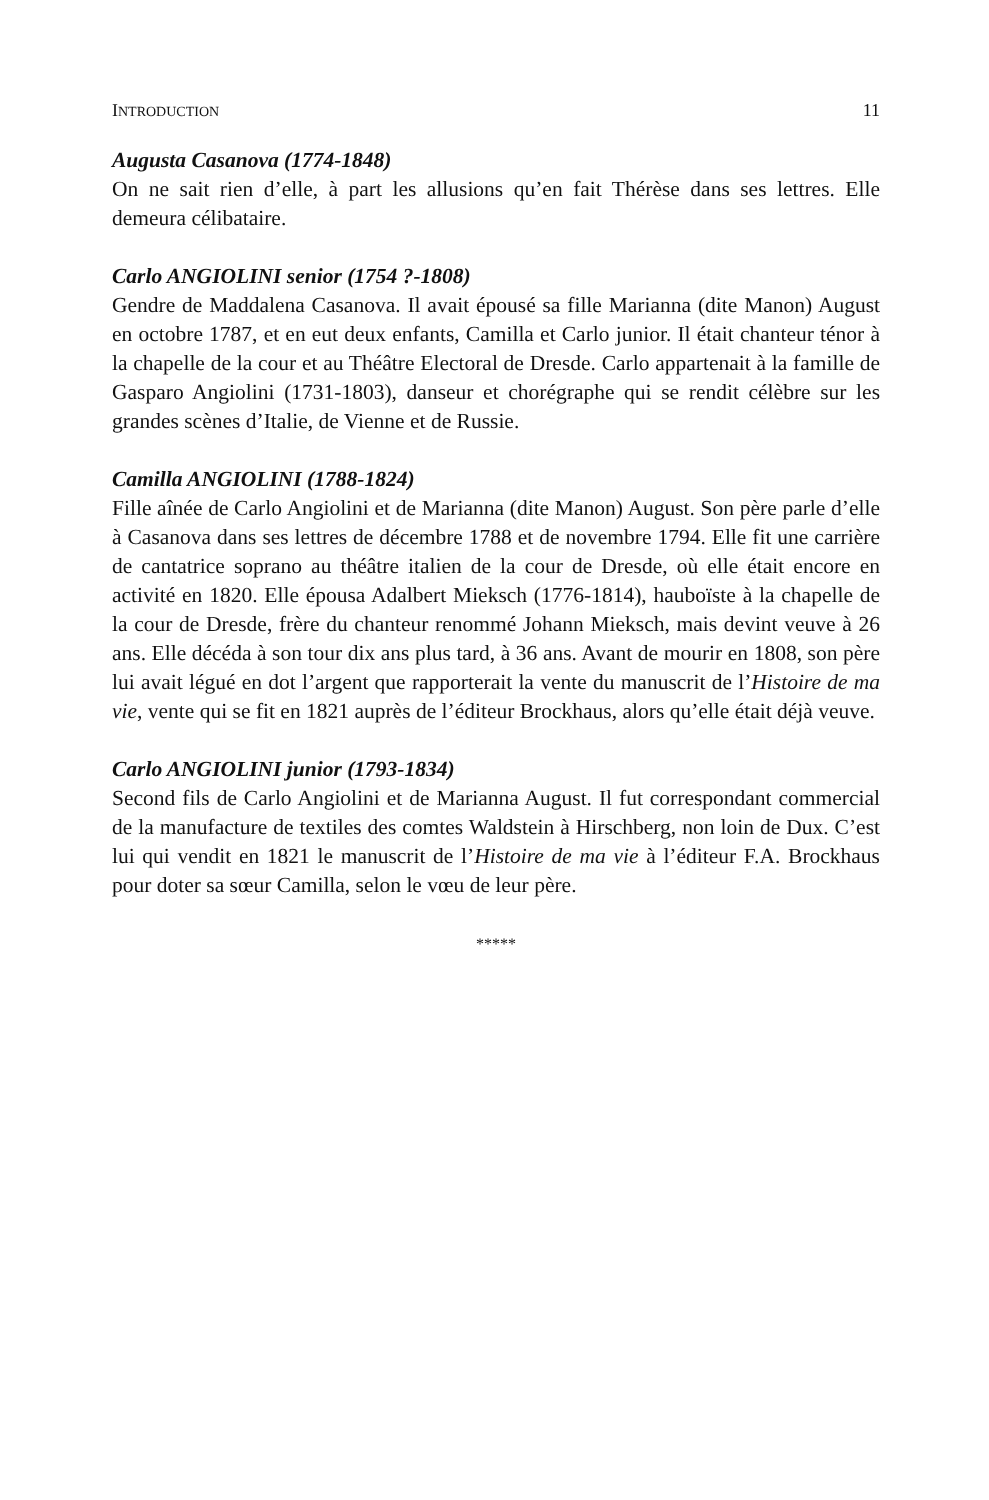INTRODUCTION 11
Augusta Casanova (1774-1848)
On ne sait rien d’elle, à part les allusions qu’en fait Thérèse dans ses lettres. Elle demeura célibataire.
Carlo ANGIOLINI senior (1754 ?-1808)
Gendre de Maddalena Casanova. Il avait épousé sa fille Marianna (dite Manon) August en octobre 1787, et en eut deux enfants, Camilla et Carlo junior. Il était chanteur ténor à la chapelle de la cour et au Théâtre Electoral de Dresde. Carlo appartenait à la famille de Gasparo Angiolini (1731-1803), danseur et chorégraphe qui se rendit célèbre sur les grandes scènes d’Italie, de Vienne et de Russie.
Camilla ANGIOLINI (1788-1824)
Fille aînée de Carlo Angiolini et de Marianna (dite Manon) August. Son père parle d’elle à Casanova dans ses lettres de décembre 1788 et de novembre 1794. Elle fit une carrière de cantatrice soprano au théâtre italien de la cour de Dresde, où elle était encore en activité en 1820. Elle épousa Adalbert Mieksch (1776-1814), hauboïste à la chapelle de la cour de Dresde, frère du chanteur renommé Johann Mieksch, mais devint veuve à 26 ans. Elle décéda à son tour dix ans plus tard, à 36 ans. Avant de mourir en 1808, son père lui avait légué en dot l’argent que rapporterait la vente du manuscrit de l’Histoire de ma vie, vente qui se fit en 1821 auprès de l’éditeur Brockhaus, alors qu’elle était déjà veuve.
Carlo ANGIOLINI junior (1793-1834)
Second fils de Carlo Angiolini et de Marianna August. Il fut correspondant commercial de la manufacture de textiles des comtes Waldstein à Hirschberg, non loin de Dux. C’est lui qui vendit en 1821 le manuscrit de l’Histoire de ma vie à l’éditeur F.A. Brockhaus pour doter sa sœur Camilla, selon le vœu de leur père.
*****